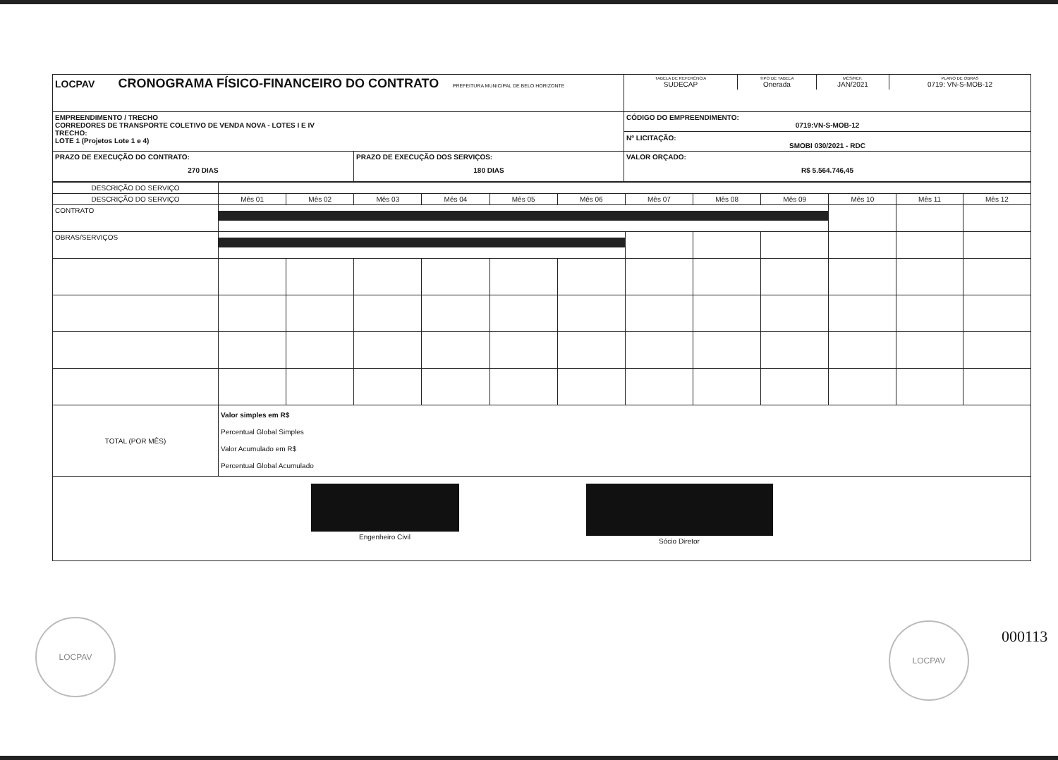| LOCPAV CRONOGRAMA FÍSICO-FINANCEIRO DO CONTRATO PREFEITURA MUNICIPAL DE BELO HORIZONTE | | / TABELA DE REFERÊNCIA SUDECAP / TIPO DE TABELA Onerada / MÊS/REF. JAN/2021 / PLANO DE OBRAS 0719: VN-S-MOB-12 / |
| EMPREENDIMENTO / TRECHO CORREDORES DE TRANSPORTE COLETIVO DE VENDA NOVA - LOTES I E IV TRECHO: LOTE 1 (Projetos Lote 1 e 4) | | CÓDIGO DO EMPREENDIMENTO: 0719:VN-S-MOB-12 Nº LICITAÇÃO: SMOBI 030/2021 - RDC |
| PRAZO DE EXECUÇÃO DO CONTRATO: 270 DIAS | PRAZO DE EXECUÇÃO DOS SERVIÇOS: 180 DIAS | VALOR ORÇADO: R$ 5.564.746,45 |
| DESCRIÇÃO DO SERVIÇO | | | | | | | | | | | | |
| DESCRIÇÃO DO SERVIÇO | Mês 01 | Mês 02 | Mês 03 | Mês 04 | Mês 05 | Mês 06 | Mês 07 | Mês 08 | Mês 09 | Mês 10 | Mês 11 | Mês 12 |
| CONTRATO | | | | | | | | | | | | |
| OBRAS/SERVIÇOS | | | | | | | | | | | | |
| TOTAL (POR MÊS) | Valor simples em R$ Percentual Global Simples Valor Acumulado em R$ Percentual Global Acumulado | | | | | | | | | | | |
| Engenheiro Civil Sócio Diretor | | | | | | | | | | | | |
LOCPAV LOCPAV
000113